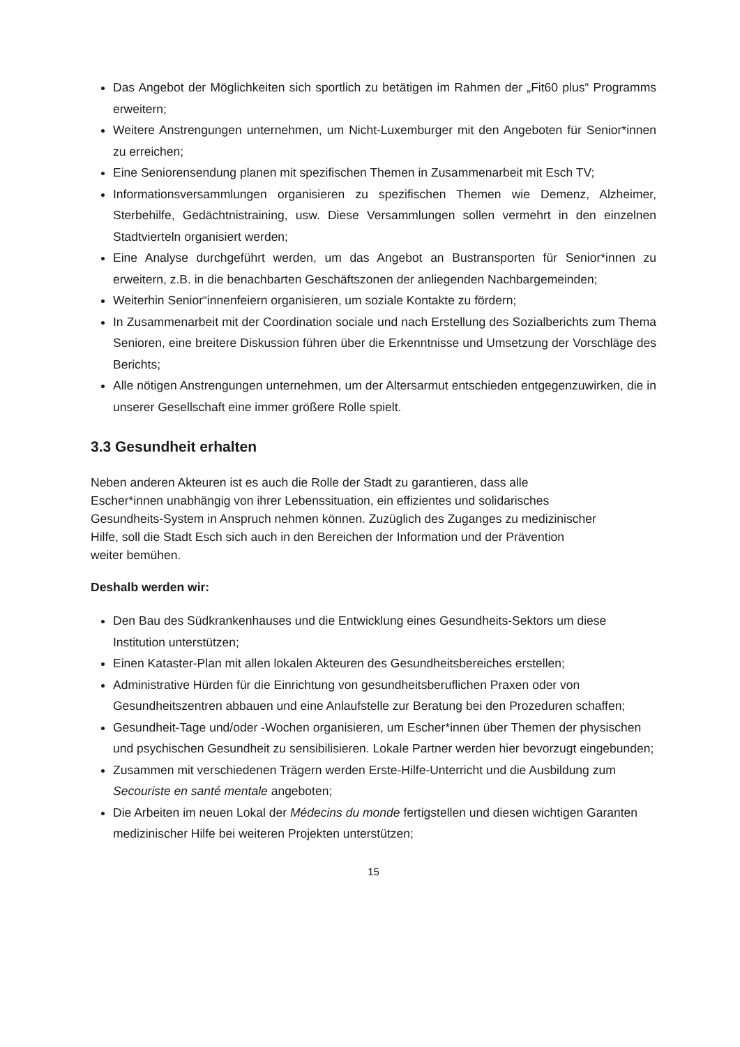Das Angebot der Möglichkeiten sich sportlich zu betätigen im Rahmen der „Fit60 plus“ Programms erweitern;
Weitere Anstrengungen unternehmen, um Nicht-Luxemburger mit den Angeboten für Senior*innen zu erreichen;
Eine Seniorensendung planen mit spezifischen Themen in Zusammenarbeit mit Esch TV;
Informationsversammlungen organisieren zu spezifischen Themen wie Demenz, Alzheimer, Sterbehilfe, Gedächtnistraining, usw. Diese Versammlungen sollen vermehrt in den einzelnen Stadtvierteln organisiert werden;
Eine Analyse durchgeführt werden, um das Angebot an Bustransporten für Senior*innen zu erweitern, z.B. in die benachbarten Geschäftszonen der anliegenden Nachbargemeinden;
Weiterhin Senior“innenfeiern organisieren, um soziale Kontakte zu fördern;
In Zusammenarbeit mit der Coordination sociale und nach Erstellung des Sozialberichts zum Thema Senioren, eine breitere Diskussion führen über die Erkenntnisse und Umsetzung der Vorschläge des Berichts;
Alle nötigen Anstrengungen unternehmen, um der Altersarmut entschieden entgegenzuwirken, die in unserer Gesellschaft eine immer größere Rolle spielt.
3.3 Gesundheit erhalten
Neben anderen Akteuren ist es auch die Rolle der Stadt zu garantieren, dass alle
Escher*innen unabhängig von ihrer Lebenssituation, ein effizientes und solidarisches
Gesundheits-System in Anspruch nehmen können. Zuzüglich des Zuganges zu medizinischer
Hilfe, soll die Stadt Esch sich auch in den Bereichen der Information und der Prävention
weiter bemühen.
Deshalb werden wir:
Den Bau des Südkrankenhauses und die Entwicklung eines Gesundheits-Sektors um diese Institution unterstützen;
Einen Kataster-Plan mit allen lokalen Akteuren des Gesundheitsbereiches erstellen;
Administrative Hürden für die Einrichtung von gesundheitsberuflichen Praxen oder von Gesundheitszentren abbauen und eine Anlaufstelle zur Beratung bei den Prozeduren schaffen;
Gesundheit-Tage und/oder -Wochen organisieren, um Escher*innen über Themen der physischen und psychischen Gesundheit zu sensibilisieren. Lokale Partner werden hier bevorzugt eingebunden;
Zusammen mit verschiedenen Trägern werden Erste-Hilfe-Unterricht und die Ausbildung zum Secouriste en santé mentale angeboten;
Die Arbeiten im neuen Lokal der Médecins du monde fertigstellen und diesen wichtigen Garanten medizinischer Hilfe bei weiteren Projekten unterstützen;
15